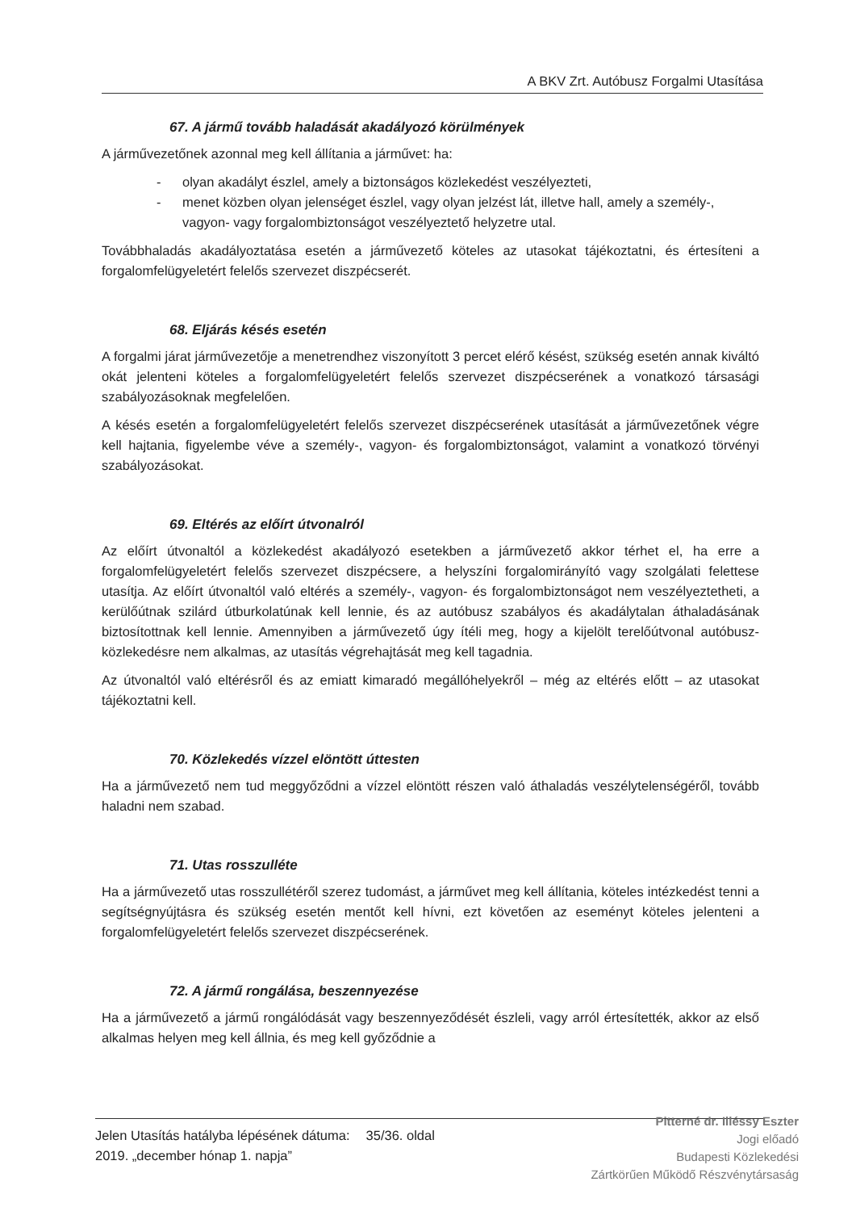A BKV Zrt. Autóbusz Forgalmi Utasítása
67. A jármű tovább haladását akadályozó körülmények
A járművezetőnek azonnal meg kell állítania a járművet: ha:
- olyan akadályt észlel, amely a biztonságos közlekedést veszélyezteti,
- menet közben olyan jelenséget észlel, vagy olyan jelzést lát, illetve hall, amely a személy-, vagyon- vagy forgalombiztonságot veszélyeztető helyzetre utal.
Továbbhaladás akadályoztatása esetén a járművezető köteles az utasokat tájékoztatni, és értesíteni a forgalomfelügyeletért felelős szervezet diszpécserét.
68. Eljárás késés esetén
A forgalmi járat járművezetője a menetrendhez viszonyított 3 percet elérő késést, szükség esetén annak kiváltó okát jelenteni köteles a forgalomfelügyeletért felelős szervezet diszpécserének a vonatkozó társasági szabályozásoknak megfelelően.
A késés esetén a forgalomfelügyeletért felelős szervezet diszpécserének utasítását a járművezetőnek végre kell hajtania, figyelembe véve a személy-, vagyon- és forgalombiztonságot, valamint a vonatkozó törvényi szabályozásokat.
69. Eltérés az előírt útvonalról
Az előírt útvonaltól a közlekedést akadályozó esetekben a járművezető akkor térhet el, ha erre a forgalomfelügyeletért felelős szervezet diszpécsere, a helyszíni forgalomirányító vagy szolgálati felettese utasítja. Az előírt útvonaltól való eltérés a személy-, vagyon- és forgalombiztonságot nem veszélyeztetheti, a kerülőútnak szilárd útburkolatúnak kell lennie, és az autóbusz szabályos és akadálytalan áthaladásának biztosítottnak kell lennie. Amennyiben a járművezető úgy ítéli meg, hogy a kijelölt terelőútvonal autóbusz-közlekedésre nem alkalmas, az utasítás végrehajtását meg kell tagadnia.
Az útvonaltól való eltérésről és az emiatt kimaradó megállóhelyekről – még az eltérés előtt – az utasokat tájékoztatni kell.
70. Közlekedés vízzel elöntött úttesten
Ha a járművezető nem tud meggyőződni a vízzel elöntött részen való áthaladás veszélytelenségéről, tovább haladni nem szabad.
71. Utas rosszulléte
Ha a járművezető utas rosszullétéről szerez tudomást, a járművet meg kell állítania, köteles intézkedést tenni a segítségnyújtásra és szükség esetén mentőt kell hívni, ezt követően az eseményt köteles jelenteni a forgalomfelügyeletért felelős szervezet diszpécserének.
72. A jármű rongálása, beszennyezése
Ha a járművezető a jármű rongálódását vagy beszennyeződését észleli, vagy arról értesítették, akkor az első alkalmas helyen meg kell állnia, és meg kell győződnie a
Jelen Utasítás hatályba lépésének dátuma:
2019. „december hónap 1. napja”
35/36. oldal
Pitterné dr. Illéssy Eszter
Jogi előadó
Budapesti Közlekedési
Zártkörűen Működő Részvénytársaság